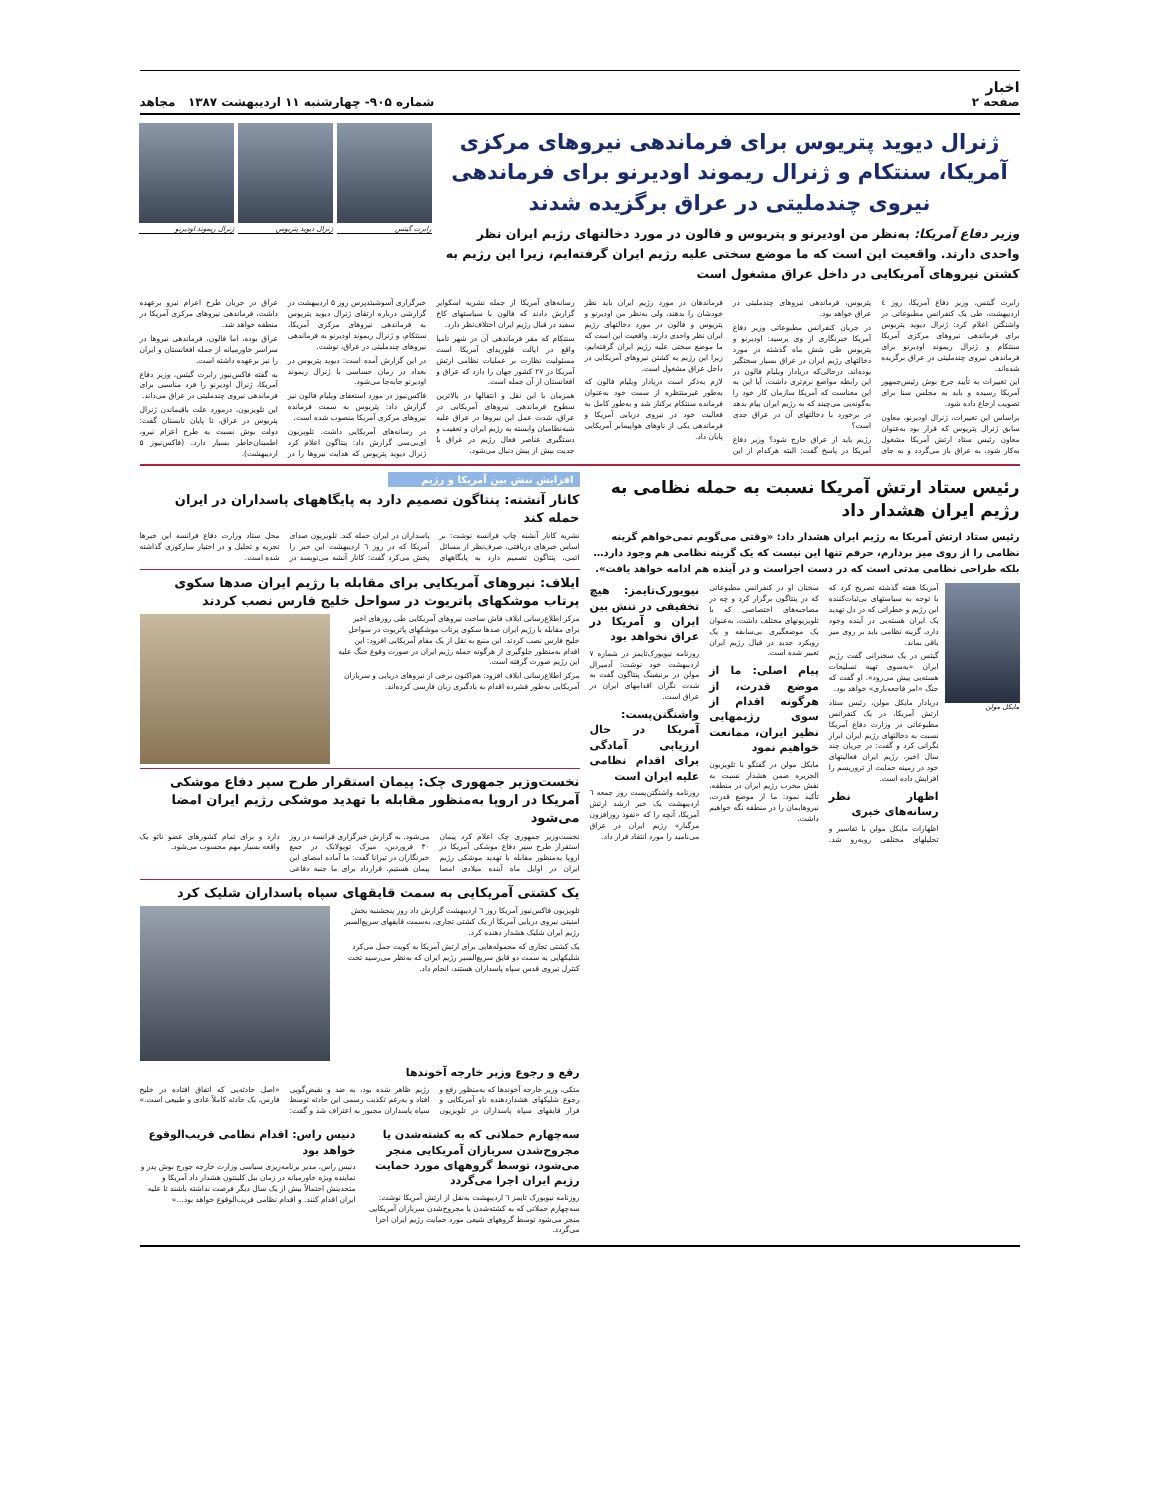اخبار
صفحه ۲
شماره ۹۰۵- چهارشنبه ۱۱ اردیبهشت ۱۳۸۷ مجاهد
ژنرال دیوید پتریوس برای فرماندهی نیروهای مرکزی آمریکا، سنتکام و ژنرال ریموند اودیرنو برای فرماندهی نیروی چندملیتی در عراق برگزیده شدند
وزیر دفاع آمریکا: به‌نظر من اودیرنو و پتریوس و فالون در مورد دخالتهای رژیم ایران نظر واحدی دارند. واقعیت این است که ما موضع سختی علیه رژیم ایران گرفته‌ایم، زیرا این رژیم به کشتن نیروهای آمریکایی در داخل عراق مشغول است
رابرت گیتس
ژنرال دیوید پتریوس
ژنرال ریموند اودیرنو
رابرت گیتس، وزیر دفاع آمریکا، روز ٤ اردیبهشت، طی یک کنفرانس مطبوعاتی در واشنگتن اعلام کرد: ژنرال دیوید پتریوس برای فرماندهی نیروهای مرکزی آمریکا سنتکام و ژنرال ریموند اودیرنو برای فرماندهی نیروی چندملیتی در عراق برگزیده شده‌اند.
این تغییرات به تأیید جرج بوش رئیس‌جمهور آمریکا رسیده و باید به مجلس سنا برای تصویب ارجاع داده شود.
براساس این تغییرات، ژنرال اودیرنو، معاون سابق ژنرال پتریوس که قرار بود به‌عنوان معاون رئیس ستاد ارتش آمریکا مشغول به‌کار شود، به عراق باز می‌گردد و به جای پتریوس، فرماندهی نیروهای چندملیتی در عراق خواهد بود.
در جریان کنفرانس مطبوعاتی وزیر دفاع آمریکا خبرنگاری از وی پرسید: اودیرنو و پتریوس طی شش ماه گذشته در مورد دخالتهای رژیم ایران در عراق بسیار سختگیر بوده‌اند، درحالی‌که دریادار ویلیام فالون در این رابطه مواضع نرم‌تری داشت، آیا این به این معناست که آمریکا سازمان کار خود را به‌گونه‌یی می‌چیند که به رژیم ایران پیام بدهد در برخورد با دخالتهای آن در عراق جدی است؟
رژیم باید از عراق خارج شود؟ وزیر دفاع آمریکا در پاسخ گفت: البته هرکدام از این فرماندهان در مورد رژیم ایران باید نظر خودشان را بدهند، ولی به‌نظر من اودیرنو و پتریوس و فالون در مورد دخالتهای رژیم ایران نظر واحدی دارند. واقعیت این است که ما موضع سختی علیه رژیم ایران گرفته‌ایم، زیرا این رژیم به کشتن نیروهای آمریکایی در داخل عراق مشغول است.
لازم به‌ذکر است دریادار ویلیام فالون که به‌طور غیرمنتظره از سمت خود به‌عنوان فرمانده سنتکام برکنار شد و به‌طور کامل به فعالیت خود در نیروی دریایی آمریکا و فرماندهی یکی از ناوهای هواپیمابر آمریکایی پایان داد.
رسانه‌های آمریکا از جمله نشریه اسکوایر گزارش دادند که فالون با سیاستهای کاخ سفید در قبال رژیم ایران اختلاف‌نظر دارد.
سنتکام که مقر فرماندهی آن در شهر تامپا واقع در ایالت فلوریدای آمریکا است مسئولیت نظارت بر عملیات نظامی ارتش آمریکا در ۲۷ کشور جهان را دارد که عراق و افغانستان از آن جمله است.
همزمان با این نقل و انتقالها در بالاترین سطوح فرماندهی نیروهای آمریکایی در عراق، شدت عمل این نیروها در عراق علیه شبه‌نظامیان وابسته به رژیم ایران و تعقیب و دستگیری عناصر فعال رژیم در عراق با جدیت بیش از پیش دنبال می‌شود.
خبرگزاری آسوشیتدپرس روز ۵ اردیبهشت در گزارشی درباره ارتقای ژنرال دیوید پتریوس به فرماندهی نیروهای مرکزی آمریکا، سنتکام، و ژنرال ریموند اودیرنو به فرماندهی نیروهای چندملیتی در عراق، نوشت.
در این گزارش آمده است: دیوید پتریوس در بغداد در زمان حساسی با ژنرال ریموند اودیرنو جابه‌جا می‌شود.
فاکس‌نیوز در مورد استعفای ویلیام فالون نیز گزارش داد: پتریوس به سمت فرمانده نیروهای مرکزی آمریکا منصوب شده است.
در رسانه‌های آمریکایی داشت. تلویزیون ای‌بی‌سی گزارش داد: پنتاگون اعلام کرد ژنرال دیوید پتریوس که هدایت نیروها را در عراق در جریان طرح اعزام نیرو برعهده داشت، فرماندهی نیروهای مرکزی آمریکا در منطقه خواهد شد.
عراق بوده، اما فالون، فرماندهی نیروها در سراسر خاورمیانه از جمله افغانستان و ایران را نیز برعهده داشته است.
به گفته فاکس‌نیوز رابرت گیتس، وزیر دفاع آمریکا، ژنرال اودیرنو را فرد مناسبی برای فرماندهی نیروی چندملیتی در عراق می‌داند.
این تلویزیون، درمورد علت باقیماندن ژنرال پتریوس در عراق، تا پایان تابستان گفت: دولت بوش نسبت به طرح اعزام نیرو، اطمینان‌خاطر بسیار دارد. (فاکس‌نیوز ۵ اردیبهشت).
رئیس ستاد ارتش آمریکا نسبت به حمله نظامی به رژیم ایران هشدار داد
رئیس ستاد ارتش آمریکا به رژیم ایران هشدار داد: «وقتی می‌گویم نمی‌خواهم گزینه نظامی را از روی میز بردارم، حرفم تنها این نیست که یک گزینه نظامی هم وجود دارد… بلکه طراحی نظامی مدتی است که در دست اجراست و در آینده هم ادامه خواهد یافت».
مایکل مولن
آمریکا هفته گذشته تصریح کرد که با توجه به سیاستهای بی‌ثبات‌کننده این رژیم و خطراتی که در دل تهدید یک ایران هسته‌یی در آینده وجود دارد، گزینه نظامی باید بر روی میز باقی بماند.
گیتس در یک سخنرانی گفت رژیم ایران «به‌سوی تهیه تسلیحات هسته‌یی پیش می‌رود». او گفت که جنگ «امر فاجعه‌باری» خواهد بود.
دریادار مایکل مولن، رئیس ستاد ارتش آمریکا، در یک کنفرانس مطبوعاتی در وزارت دفاع آمریکا نسبت به دخالتهای رژیم ایران ابراز نگرانی کرد و گفت: در جریان چند سال اخیر، رژیم ایران فعالیتهای خود در زمینه حمایت از تروریسم را افزایش داده است.
اظهار نظر رسانه‌های خبری
اظهارات مایکل مولن با تفاسیر و تحلیلهای مختلفی روبه‌رو شد. سخنان او در کنفرانس مطبوعاتی که در پنتاگون برگزار کرد و چه در مصاحبه‌های اختصاصی که با تلویزیونهای مختلف داشت، به‌عنوان یک موضعگیری بی‌سابقه و یک رویکرد جدید در قبال رژیم ایران تعبیر شده است.
پیام اصلی: ما از موضع قدرت، از هرگونه اقدام از سوی رژیمهایی نظیر ایران، ممانعت خواهیم نمود
مایکل مولن در گفتگو با تلویزیون الجزیره ضمن هشدار نسبت به نقش مخرب رژیم ایران در منطقه، تأکید نمود: ما از موضع قدرت، نیروهایمان را در منطقه نگه خواهیم داشت.
نیویورک‌تایمز: هیچ تخفیفی در تنش بین ایران و آمریکا در عراق نخواهد بود
روزنامه نیویورک‌تایمز در شماره ۷ اردیبهشت خود نوشت: آدمیرال مولن در برنیفینگ پنتاگون گفت به شدت نگران اقدامهای ایران در عراق است.
واشنگتن‌پست: آمریکا در حال ارزیابی آمادگی برای اقدام نظامی علیه ایران است
روزنامه واشنگتن‌پست روز جمعه ٦ اردیبهشت یک خبر ارشد ارتش آمریکا، آنچه را که «نفوذ روزافزون مرگبار» رژیم ایران در عراق می‌نامید را مورد انتقاد قرار داد.
افزایش تنش بین آمریکا و رژیم
کانار آنشنه: پنتاگون تصمیم دارد به پایگاههای پاسداران در ایران حمله کند
نشریه کانار آنشنه چاپ فرانسه نوشت: بر اساس خبرهای دریافتی، صرف‌نظر از مسائل اتمی، پنتاگون تصمیم دارد به پایگاههای پاسداران در ایران حمله کند. تلویزیون صدای آمریکا که در روز ٦ اردیبهشت این خبر را پخش می‌کرد گفت: کانار آنشه می‌نویسد در محل ستاد وزارت دفاع فرانسه این خبرها تجزیه و تحلیل و در اختیار سارکوزی گذاشته شده است.
ایلاف: نیروهای آمریکایی برای مقابله با رژیم ایران صدها سکوی پرتاب موشکهای پاتریوت در سواحل خلیج فارس نصب کردند
مرکز اطلاع‌رسانی ایلاف فاش ساخت نیروهای آمریکایی طی روزهای اخیر برای مقابله با رژیم ایران صدها سکوی پرتاب موشکهای پاتریوت در سواحل خلیج فارس نصب کردند. این منبع به نقل از یک مقام آمریکایی افزود: این اقدام به‌منظور جلوگیری از هرگونه حمله رژیم ایران در صورت وقوع جنگ علیه این رژیم صورت گرفته است.
مرکز اطلاع‌رسانی ایلاف افزود: هم‌اکنون برخی از نیروهای دریایی و سربازان آمریکایی به‌طور فشرده اقدام به یادگیری زبان فارسی کرده‌اند.
نخست‌وزیر جمهوری چک: پیمان استقرار طرح سپر دفاع موشکی آمریکا در اروپا به‌منظور مقابله با تهدید موشکی رژیم ایران امضا می‌شود
نخست‌وزیر جمهوری چک اعلام کرد پیمان استقرار طرح سپر دفاع موشکی آمریکا در اروپا به‌منظور مقابله با تهدید موشکی رژیم ایران در اوایل ماه آینده میلادی امضا می‌شود. به گزارش خبرگزاری فرانسه در روز ۳۰ فروردین، میرک توپولانک در جمع خبرنگاران در تیرانا گفت: ما آماده امضای این پیمان هستیم. قرارداد برای ما جنبه دفاعی دارد و برای تمام کشورهای عضو ناتو یک واقعه بسیار مهم محسوب می‌شود.
یک کشتی آمریکایی به سمت قایقهای سپاه پاسداران شلیک کرد
تلویزیون فاکس‌نیوز آمریکا روز ٦ اردیبهشت گزارش داد روز پنجشنبه بخش امنیتی نیروی دریایی آمریکا از یک کشتی تجاری، به‌سمت قایقهای سریع‌السیر رژیم ایران شلیک هشدار دهنده کرد.
یک کشتی تجاری که محموله‌هایی برای ارتش آمریکا به کویت حمل می‌کرد شلیکهایی به سمت دو قایق سریع‌السیر رژیم ایران که به‌نظر می‌رسید تحت کنترل نیروی قدس سپاه پاسداران هستند، انجام داد.
رفع و رجوع وزیر خارجه آخوندها
متکی، وزیر خارجه آخوندها که به‌منظور رفع و رجوع شلیکهای هشداردهنده ناو آمریکایی و فرار قایقهای سپاه پاسداران در تلویزیون رژیم ظاهر شده بود، به ضد و نقیض‌گویی افتاد و به‌رغم تکذیب رسمی این حادثه توسط سپاه پاسداران مجبور به اعتراف شد و گفت: «اصل حادثه‌یی که اتفاق افتاده در خلیج فارس، یک حادثه کاملاً عادی و طبیعی است.»
سه‌چهارم حملاتی که به کشته‌شدن یا مجروح‌شدن سربازان آمریکایی منجر می‌شود، توسط گروههای مورد حمایت رژیم ایران اجرا می‌گردد
روزنامه نیویورک تایمز ٦ اردیبهشت به‌نقل از ارتش آمریکا نوشت: سه‌چهارم حملاتی که به کشته‌شدن یا مجروح‌شدن سربازان آمریکایی منجر می‌شود توسط گروههای شیعی مورد حمایت رژیم ایران اجرا می‌گردد.
دنیس راس: اقدام نظامی قریب‌الوقوع خواهد بود
دنیس راس، مدیر برنامه‌ریزی سیاسی وزارت خارجه جورج بوش پدر و نماینده ویژه خاورمیانه در زمان بیل کلینتون هشدار داد آمریکا و متحدینش احتمالاً بیش از یک سال دیگر فرصت نداشته باشند تا علیه ایران اقدام کنند. و اقدام نظامی قریب‌الوقوع خواهد بود…»